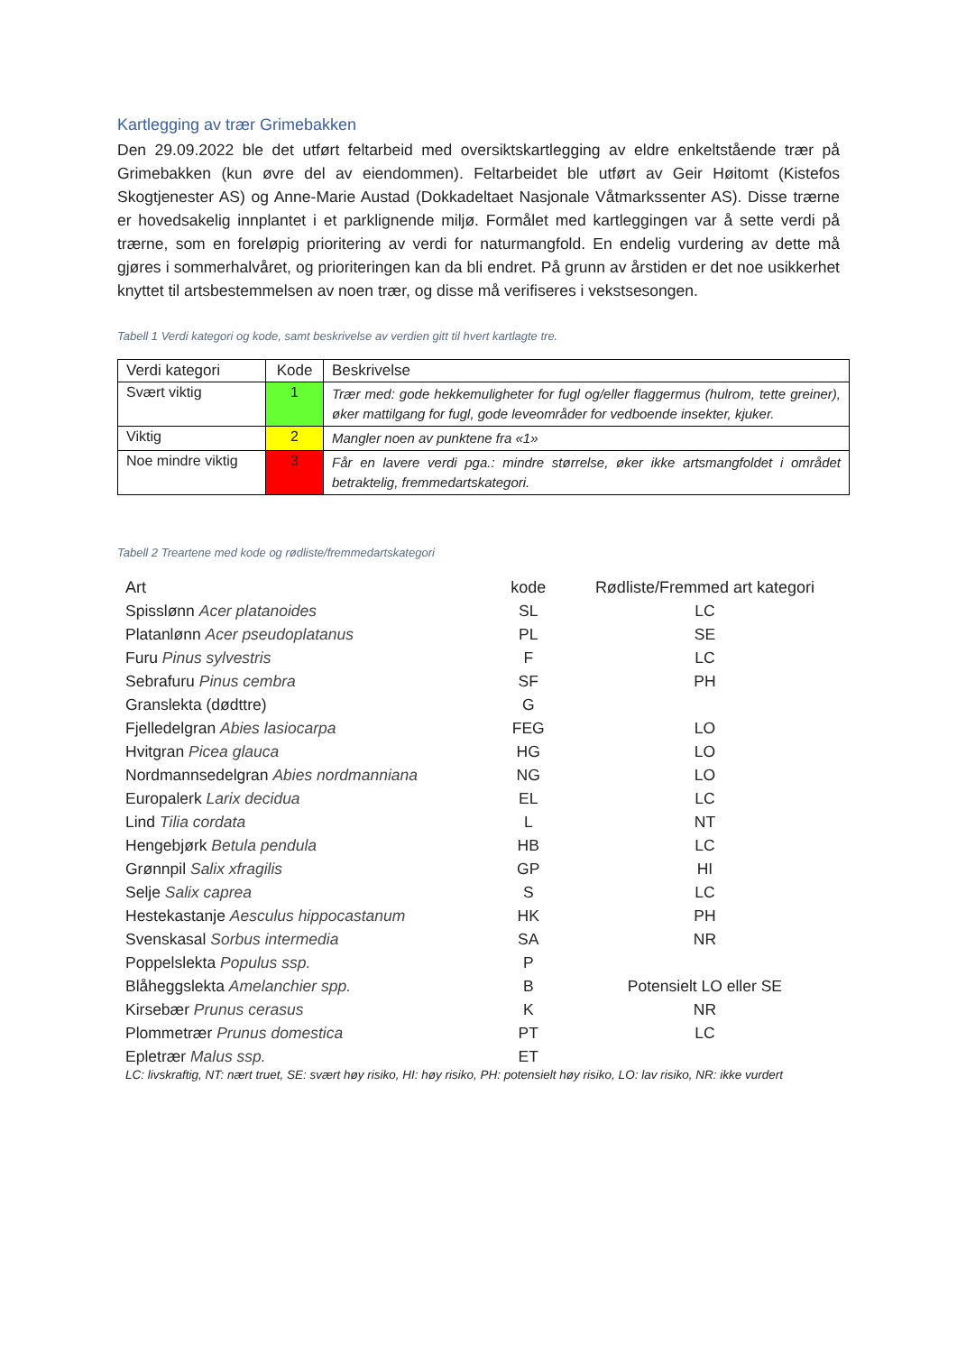Kartlegging av trær Grimebakken
Den 29.09.2022 ble det utført feltarbeid med oversiktskartlegging av eldre enkeltstående trær på Grimebakken (kun øvre del av eiendommen). Feltarbeidet ble utført av Geir Høitomt (Kistefos Skogtjenester AS) og Anne-Marie Austad (Dokkadeltaet Nasjonale Våtmarkssenter AS). Disse trærne er hovedsakelig innplantet i et parklignende miljø. Formålet med kartleggingen var å sette verdi på trærne, som en foreløpig prioritering av verdi for naturmangfold. En endelig vurdering av dette må gjøres i sommerhalvåret, og prioriteringen kan da bli endret. På grunn av årstiden er det noe usikkerhet knyttet til artsbestemmelsen av noen trær, og disse må verifiseres i vekstsesongen.
Tabell 1 Verdi kategori og kode, samt beskrivelse av verdien gitt til hvert kartlagte tre.
| Verdi kategori | Kode | Beskrivelse |
| --- | --- | --- |
| Svært viktig | 1 | Trær med: gode hekkemuligheter for fugl og/eller flaggermus (hulrom, tette greiner), øker mattilgang for fugl, gode leveområder for vedboende insekter, kjuker. |
| Viktig | 2 | Mangler noen av punktene fra «1» |
| Noe mindre viktig | 3 | Får en lavere verdi pga.: mindre størrelse, øker ikke artsmangfoldet i området betraktelig, fremmedartskategori. |
Tabell 2 Treartene med kode og rødliste/fremmedartskategori
| Art | kode | Rødliste/Fremmed art kategori |
| --- | --- | --- |
| Spisslønn Acer platanoides | SL | LC |
| Platanlønn Acer pseudoplatanus | PL | SE |
| Furu Pinus sylvestris | F | LC |
| Sebrafuru Pinus cembra | SF | PH |
| Granslekta (dødttre) | G | |
| Fjelledelgran Abies lasiocarpa | FEG | LO |
| Hvitgran Picea glauca | HG | LO |
| Nordmannsedelgran Abies nordmanniana | NG | LO |
| Europalerk Larix decidua | EL | LC |
| Lind Tilia cordata | L | NT |
| Hengebjørk Betula pendula | HB | LC |
| Grønnpil Salix xfragilis | GP | HI |
| Selje Salix caprea | S | LC |
| Hestekastanje Aesculus hippocastanum | HK | PH |
| Svenskasal Sorbus intermedia | SA | NR |
| Poppelslekta Populus ssp. | P | |
| Blåheggslekta Amelanchier spp. | B | Potensielt LO eller SE |
| Kirsebær Prunus cerasus | K | NR |
| Plommetrær Prunus domestica | PT | LC |
| Epletrær Malus ssp. | ET | |
LC: livskraftig, NT: nært truet, SE: svært høy risiko, HI: høy risiko, PH: potensielt høy risiko, LO: lav risiko, NR: ikke vurdert